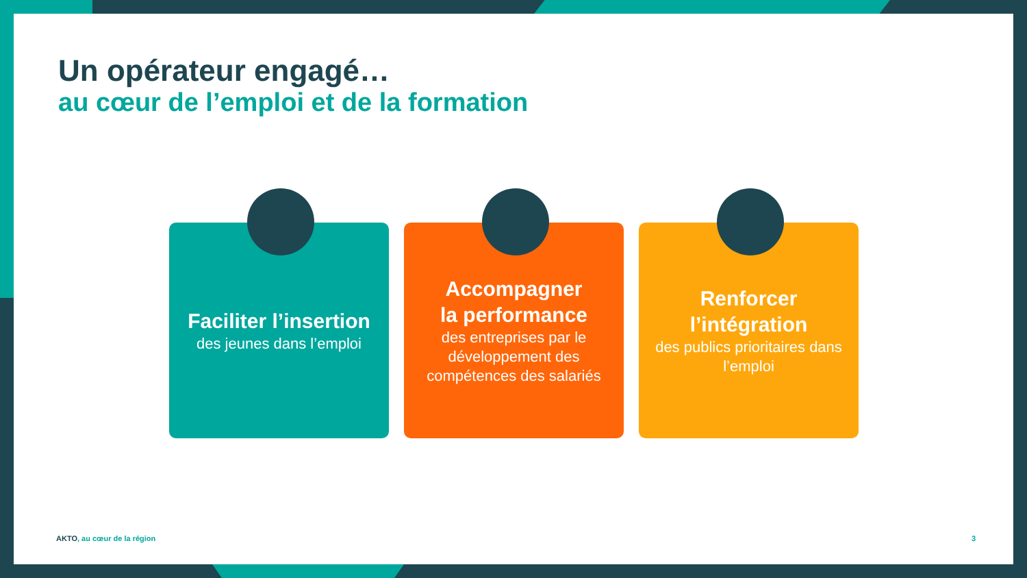Un opérateur engagé…
au cœur de l’emploi et de la formation
Faciliter l’insertion
des jeunes dans l’emploi
Accompagner
la performance
des entreprises par le développement des compétences des salariés
Renforcer
l’intégration
des publics prioritaires dans l’emploi
AKTO, au cœur de la région 3